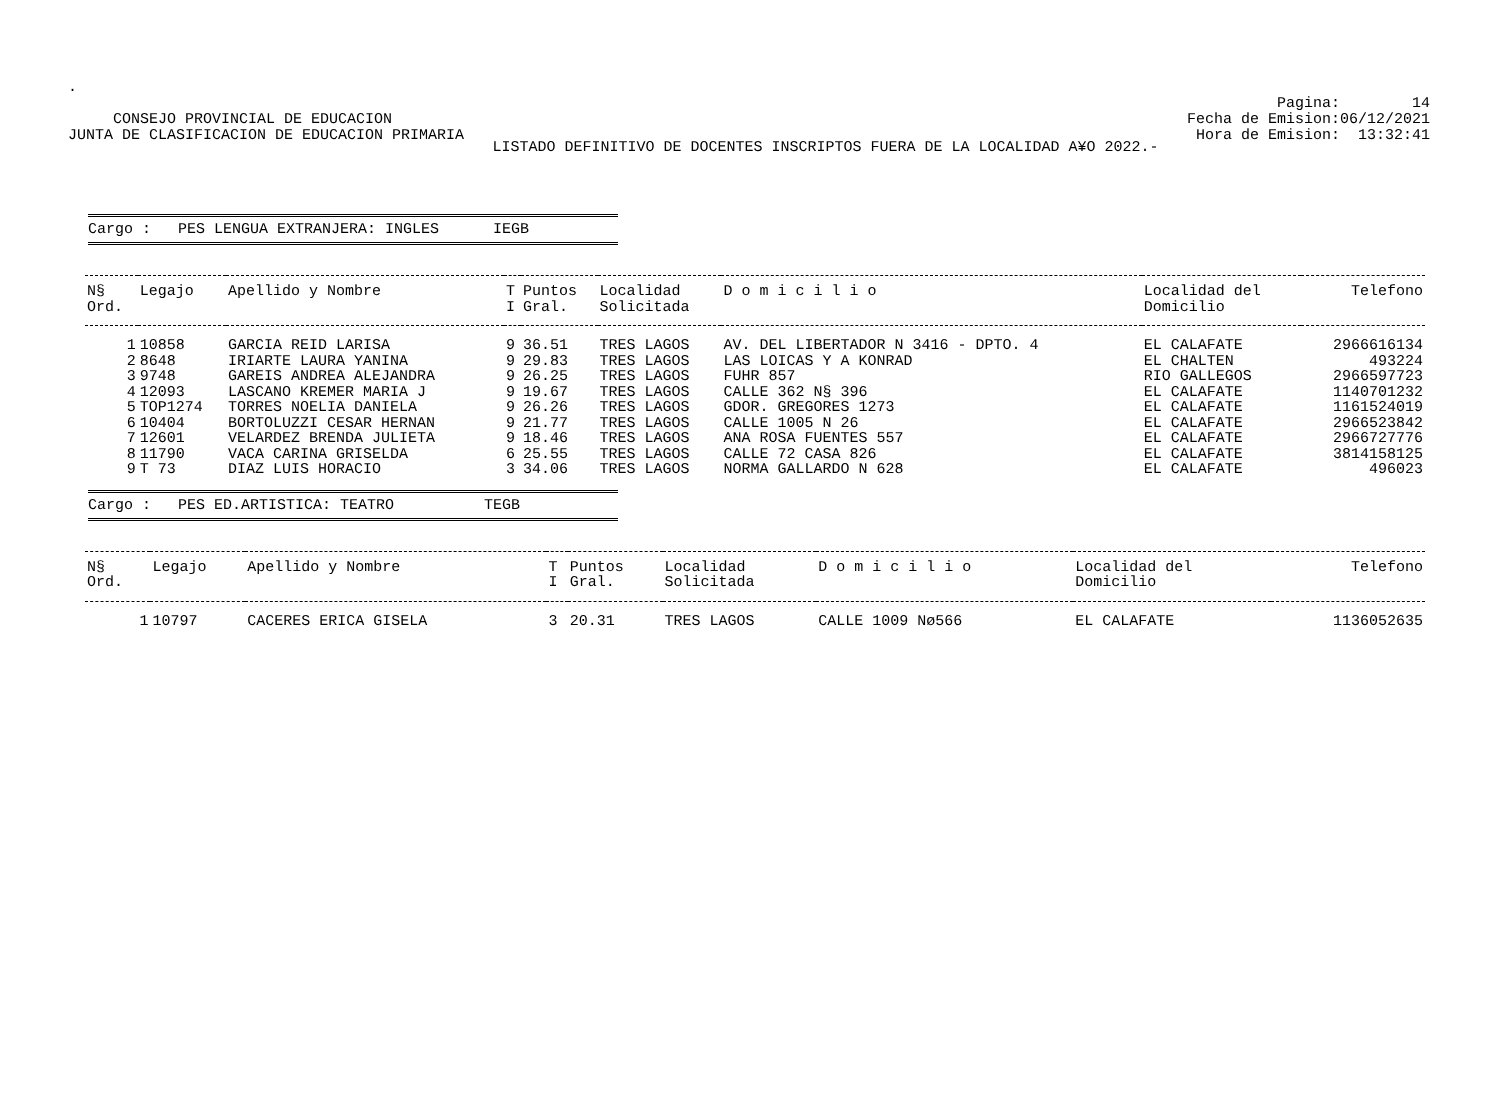.
CONSEJO PROVINCIAL DE EDUCACION
JUNTA DE CLASIFICACION DE EDUCACION PRIMARIA
Pagina: 14
Fecha de Emision:06/12/2021
Hora de Emision: 13:32:41
LISTADO DEFINITIVO DE DOCENTES INSCRIPTOS FUERA DE LA LOCALIDAD A¥O 2022.-
Cargo : PES LENGUA EXTRANJERA: INGLES IEGB
| N§ Ord. | Legajo | Apellido y Nombre | T I | Puntos Gral. | Localidad Solicitada | D o m i c i l i o | Localidad del Domicilio | Telefono |
| --- | --- | --- | --- | --- | --- | --- | --- | --- |
| 1 | 10858 | GARCIA REID LARISA | 9 | 36.51 | TRES LAGOS | AV. DEL LIBERTADOR N 3416 - DPTO. 4 | EL CALAFATE | 2966616134 |
| 2 | 8648 | IRIARTE LAURA YANINA | 9 | 29.83 | TRES LAGOS | LAS LOICAS Y A KONRAD | EL CHALTEN | 493224 |
| 3 | 9748 | GAREIS ANDREA ALEJANDRA | 9 | 26.25 | TRES LAGOS | FUHR 857 | RIO GALLEGOS | 2966597723 |
| 4 | 12093 | LASCANO KREMER MARIA J | 9 | 19.67 | TRES LAGOS | CALLE 362 N§ 396 | EL CALAFATE | 1140701232 |
| 5 | TOP1274 | TORRES NOELIA DANIELA | 9 | 26.26 | TRES LAGOS | GDOR. GREGORES 1273 | EL CALAFATE | 1161524019 |
| 6 | 10404 | BORTOLUZZI CESAR HERNAN | 9 | 21.77 | TRES LAGOS | CALLE 1005 N 26 | EL CALAFATE | 2966523842 |
| 7 | 12601 | VELARDEZ BRENDA JULIETA | 9 | 18.46 | TRES LAGOS | ANA ROSA FUENTES 557 | EL CALAFATE | 2966727776 |
| 8 | 11790 | VACA CARINA GRISELDA | 6 | 25.55 | TRES LAGOS | CALLE 72 CASA 826 | EL CALAFATE | 3814158125 |
| 9 | T 73 | DIAZ LUIS HORACIO | 3 | 34.06 | TRES LAGOS | NORMA GALLARDO N 628 | EL CALAFATE | 496023 |
Cargo : PES ED.ARTISTICA: TEATRO TEGB
| N§ Ord. | Legajo | Apellido y Nombre | T I | Puntos Gral. | Localidad Solicitada | D o m i c i l i o | Localidad del Domicilio | Telefono |
| --- | --- | --- | --- | --- | --- | --- | --- | --- |
| 1 | 10797 | CACERES ERICA GISELA | 3 | 20.31 | TRES LAGOS | CALLE 1009 Nø566 | EL CALAFATE | 1136052635 |